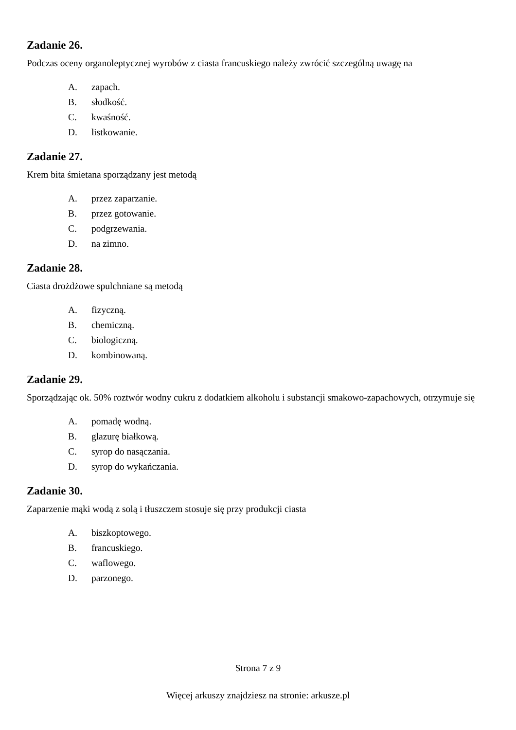Zadanie 26.
Podczas oceny organoleptycznej wyrobów z ciasta francuskiego należy zwrócić szczególną uwagę na
A. zapach.
B. słodkość.
C. kwaśność.
D. listkowanie.
Zadanie 27.
Krem bita śmietana sporządzany jest metodą
A. przez zaparzanie.
B. przez gotowanie.
C. podgrzewania.
D. na zimno.
Zadanie 28.
Ciasta drożdżowe spulchniane są metodą
A. fizyczną.
B. chemiczną.
C. biologiczną.
D. kombinowaną.
Zadanie 29.
Sporządzając ok. 50% roztwór wodny cukru z dodatkiem alkoholu i substancji smakowo-zapachowych, otrzymuje się
A. pomadę wodną.
B. glazurę białkową.
C. syrop do nasączania.
D. syrop do wykańczania.
Zadanie 30.
Zaparzenie mąki wodą z solą i tłuszczem stosuje się przy produkcji ciasta
A. biszkoptowego.
B. francuskiego.
C. waflowego.
D. parzonego.
Strona 7 z 9
Więcej arkuszy znajdziesz na stronie: arkusze.pl